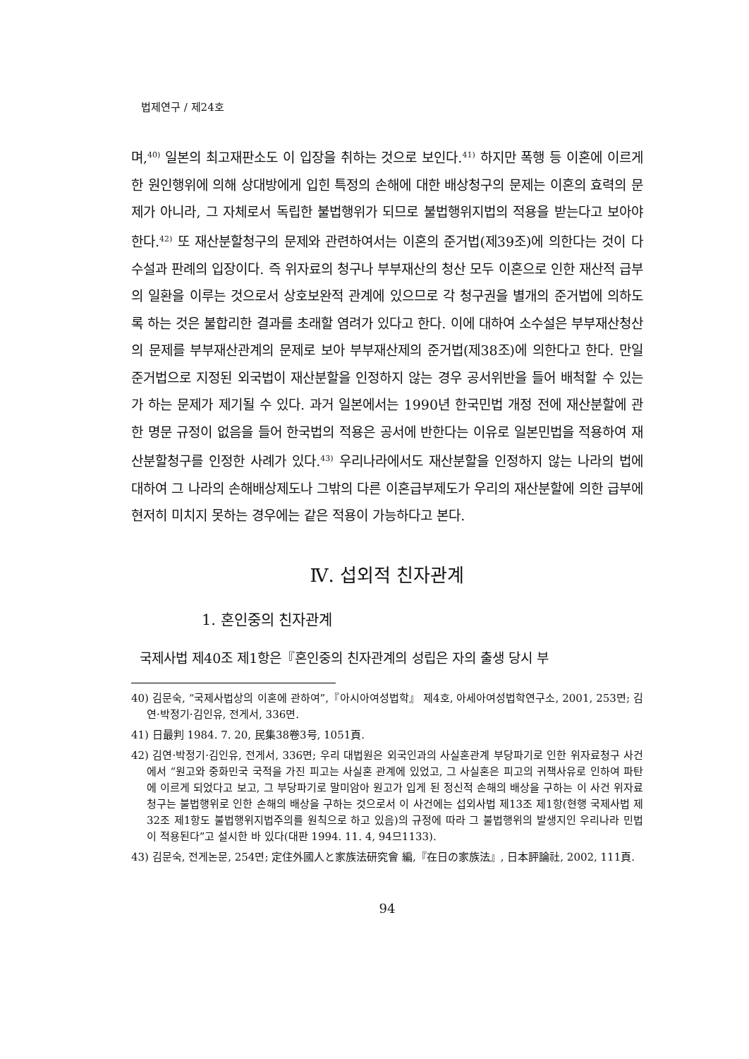법제연구 / 제24호
며,<sup>40)</sup> 일본의 최고재판소도 이 입장을 취하는 것으로 보인다.<sup>41)</sup> 하지만 폭행 등 이혼에 이르게 한 원인행위에 의해 상대방에게 입힌 특정의 손해에 대한 배상청구의 문제는 이혼의 효력의 문제가 아니라, 그 자체로서 독립한 불법행위가 되므로 불법행위지법의 적용을 받는다고 보아야 한다.<sup>42)</sup> 또 재산분할청구의 문제와 관련하여서는 이혼의 준거법(제39조)에 의한다는 것이 다수설과 판례의 입장이다. 즉 위자료의 청구나 부부재산의 청산 모두 이혼으로 인한 재산적 급부의 일환을 이루는 것으로서 상호보완적 관계에 있으므로 각 청구권을 별개의 준거법에 의하도록 하는 것은 불합리한 결과를 초래할 염려가 있다고 한다. 이에 대하여 소수설은 부부재산청산의 문제를 부부재산관계의 문제로 보아 부부재산제의 준거법(제38조)에 의한다고 한다. 만일 준거법으로 지정된 외국법이 재산분할을 인정하지 않는 경우 공서위반을 들어 배척할 수 있는가 하는 문제가 제기될 수 있다. 과거 일본에서는 1990년 한국민법 개정 전에 재산분할에 관한 명문 규정이 없음을 들어 한국법의 적용은 공서에 반한다는 이유로 일본민법을 적용하여 재산분할청구를 인정한 사례가 있다.<sup>43)</sup> 우리나라에서도 재산분할을 인정하지 않는 나라의 법에 대하여 그 나라의 손해배상제도나 그밖의 다른 이혼급부제도가 우리의 재산분할에 의한 급부에 현저히 미치지 못하는 경우에는 같은 적용이 가능하다고 본다.
Ⅳ. 섭외적 친자관계
1. 혼인중의 친자관계
국제사법 제40조 제1항은『혼인중의 친자관계의 성립은 자의 출생 당시 부
40) 김문숙, “국제사법상의 이혼에 관하여”,『아시아여성법학』 제4호, 아세아여성법학연구소, 2001, 253면; 김연·박정기·김인유, 전게서, 336면.
41) 日最判 1984. 7. 20, 民集38卷3号, 1051頁.
42) 김연·박정기·김인유, 전게서, 336면; 우리 대법원은 외국인과의 사실혼관계 부당파기로 인한 위자료청구 사건에서 “원고와 중화민국 국적을 가진 피고는 사실혼 관계에 있었고, 그 사실혼은 피고의 귀책사유로 인하여 파탄에 이르게 되었다고 보고, 그 부당파기로 말미암아 원고가 입게 된 정신적 손해의 배상을 구하는 이 사건 위자료 청구는 불법행위로 인한 손해의 배상을 구하는 것으로서 이 사건에는 섭외사법 제13조 제1항(현행 국제사법 제32조 제1항도 불법행위지법주의를 원칙으로 하고 있음)의 규정에 따라 그 불법행위의 발생지인 우리나라 민법이 적용된다”고 설시한 바 있다(대판 1994. 11. 4, 94므1133).
43) 김문숙, 전게논문, 254면; 定住外國人と家族法研究會 編,『在日の家族法』, 日本評論社, 2002, 111頁.
94